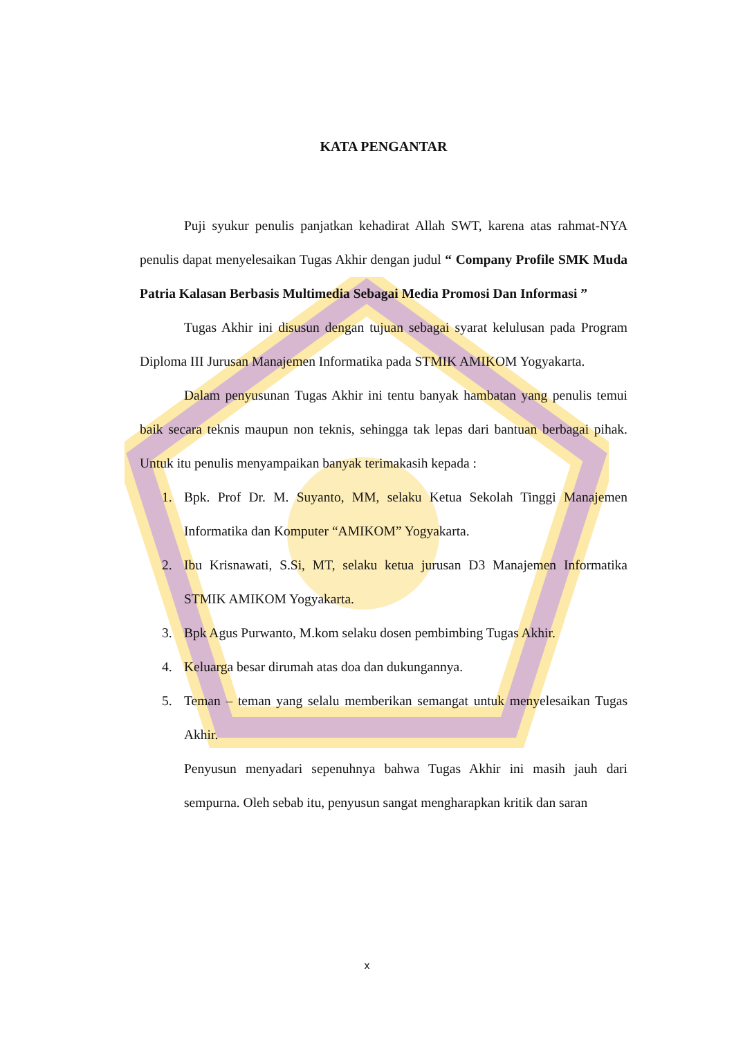KATA PENGANTAR
Puji syukur penulis panjatkan kehadirat Allah SWT, karena atas rahmat-NYA penulis dapat menyelesaikan Tugas Akhir dengan judul “ Company Profile SMK Muda Patria Kalasan Berbasis Multimedia Sebagai Media Promosi Dan Informasi ”
Tugas Akhir ini disusun dengan tujuan sebagai syarat kelulusan pada Program Diploma III Jurusan Manajemen Informatika pada STMIK AMIKOM Yogyakarta.
Dalam penyusunan Tugas Akhir ini tentu banyak hambatan yang penulis temui baik secara teknis maupun non teknis, sehingga tak lepas dari bantuan berbagai pihak. Untuk itu penulis menyampaikan banyak terimakasih kepada :
1. Bpk. Prof Dr. M. Suyanto, MM, selaku Ketua Sekolah Tinggi Manajemen Informatika dan Komputer “AMIKOM” Yogyakarta.
2. Ibu Krisnawati, S.Si, MT, selaku ketua jurusan D3 Manajemen Informatika STMIK AMIKOM Yogyakarta.
3. Bpk Agus Purwanto, M.kom selaku dosen pembimbing Tugas Akhir.
4. Keluarga besar dirumah atas doa dan dukungannya.
5. Teman – teman yang selalu memberikan semangat untuk menyelesaikan Tugas Akhir.
Penyusun menyadari sepenuhnya bahwa Tugas Akhir ini masih jauh dari sempurna. Oleh sebab itu, penyusun sangat mengharapkan kritik dan saran
x